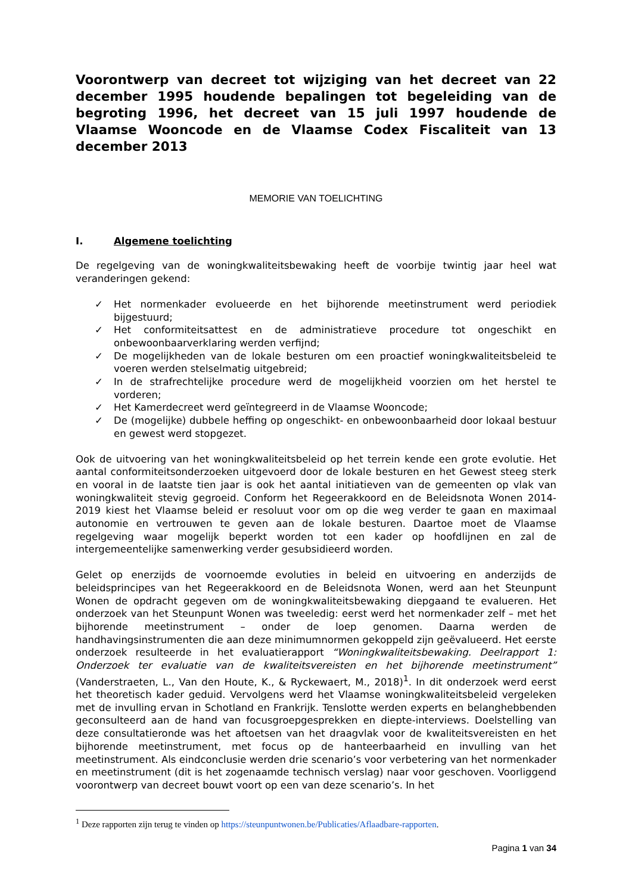Voorontwerp van decreet tot wijziging van het decreet van 22 december 1995 houdende bepalingen tot begeleiding van de begroting 1996, het decreet van 15 juli 1997 houdende de Vlaamse Wooncode en de Vlaamse Codex Fiscaliteit van 13 december 2013
MEMORIE VAN TOELICHTING
I. Algemene toelichting
De regelgeving van de woningkwaliteitsbewaking heeft de voorbije twintig jaar heel wat veranderingen gekend:
✓ Het normenkader evolueerde en het bijhorende meetinstrument werd periodiek bijgestuurd;
✓ Het conformiteitsattest en de administratieve procedure tot ongeschikt en onbewoonbaarverklaring werden verfijnd;
✓ De mogelijkheden van de lokale besturen om een proactief woningkwaliteitsbeleid te voeren werden stelselmatig uitgebreid;
✓ In de strafrechtelijke procedure werd de mogelijkheid voorzien om het herstel te vorderen;
✓ Het Kamerdecreet werd geïntegreerd in de Vlaamse Wooncode;
✓ De (mogelijke) dubbele heffing op ongeschikt- en onbewoonbaarheid door lokaal bestuur en gewest werd stopgezet.
Ook de uitvoering van het woningkwaliteitsbeleid op het terrein kende een grote evolutie. Het aantal conformiteitsonderzoeken uitgevoerd door de lokale besturen en het Gewest steeg sterk en vooral in de laatste tien jaar is ook het aantal initiatieven van de gemeenten op vlak van woningkwaliteit stevig gegroeid. Conform het Regeerakkoord en de Beleidsnota Wonen 2014-2019 kiest het Vlaamse beleid er resoluut voor om op die weg verder te gaan en maximaal autonomie en vertrouwen te geven aan de lokale besturen. Daartoe moet de Vlaamse regelgeving waar mogelijk beperkt worden tot een kader op hoofdlijnen en zal de intergemeentelijke samenwerking verder gesubsidieerd worden.
Gelet op enerzijds de voornoemde evoluties in beleid en uitvoering en anderzijds de beleidsprincipes van het Regeerakkoord en de Beleidsnota Wonen, werd aan het Steunpunt Wonen de opdracht gegeven om de woningkwaliteitsbewaking diepgaand te evalueren. Het onderzoek van het Steunpunt Wonen was tweeledig: eerst werd het normenkader zelf – met het bijhorende meetinstrument – onder de loep genomen. Daarna werden de handhavingsinstrumenten die aan deze minimumnormen gekoppeld zijn geëvalueerd. Het eerste onderzoek resulteerde in het evaluatierapport “Woningkwaliteitsbewaking. Deelrapport 1: Onderzoek ter evaluatie van de kwaliteitsvereisten en het bijhorende meetinstrument” (Vanderstraeten, L., Van den Houte, K., & Ryckewaert, M., 2018)<sup>1</sup>. In dit onderzoek werd eerst het theoretisch kader geduid. Vervolgens werd het Vlaamse woningkwaliteitsbeleid vergeleken met de invulling ervan in Schotland en Frankrijk. Tenslotte werden experts en belanghebbenden geconsulteerd aan de hand van focusgroepgesprekken en diepte-interviews. Doelstelling van deze consultatieronde was het aftoetsen van het draagvlak voor de kwaliteitsvereisten en het bijhorende meetinstrument, met focus op de hanteerbaarheid en invulling van het meetinstrument. Als eindconclusie werden drie scenario’s voor verbetering van het normenkader en meetinstrument (dit is het zogenaamde technisch verslag) naar voor geschoven. Voorliggend voorontwerp van decreet bouwt voort op een van deze scenario’s. In het
<sup>1</sup> Deze rapporten zijn terug te vinden op https://steunpuntwonen.be/Publicaties/Aflaadbare-rapporten.
Pagina 1 van 34